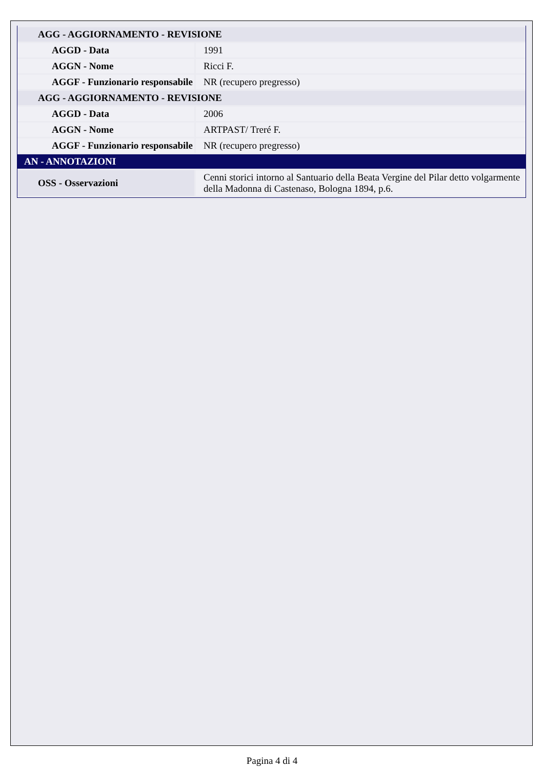| AGG - AGGIORNAMENTO - REVISIONE | |
| AGGD - Data | 1991 |
| AGGN - Nome | Ricci F. |
| AGGF - Funzionario responsabile | NR (recupero pregresso) |
| AGG - AGGIORNAMENTO - REVISIONE | |
| AGGD - Data | 2006 |
| AGGN - Nome | ARTPAST/ Treré F. |
| AGGF - Funzionario responsabile | NR (recupero pregresso) |
| AN - ANNOTAZIONI | |
| OSS - Osservazioni | Cenni storici intorno al Santuario della Beata Vergine del Pilar detto volgarmente della Madonna di Castenaso, Bologna 1894, p.6. |
Pagina 4 di 4